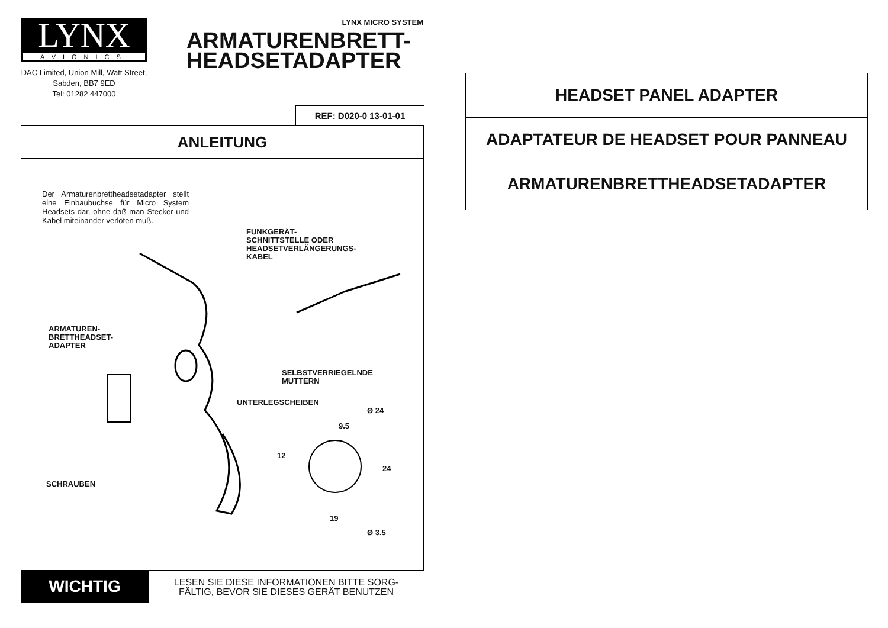LYNX
AVIONICS
DAC Limited, Union Mill, Watt Street, Sabden, BB7 9ED
Tel: 01282 447000
LYNX MICRO SYSTEM
ARMATURENBRETT-
HEADSETADAPTER
REF: D020-0 13-01-01
ANLEITUNG
Der Armaturenbrettheadsetadapter stellt eine Einbaubuchse für Micro System Headsets dar, ohne daß man Stecker und Kabel miteinander verlöten muß.
FUNKGERÄT-
SCHNITTSTELLE ODER
HEADSETVERLÄNGERUNGS-
KABEL
ARMATUREN-
BRETTHEADSET-
ADAPTER
SELBSTVERRIEGELNDE
MUTTERN
UNTERLEGSCHEIBEN
Ø 24
9.5
12
24
SCHRAUBEN
19
Ø 3.5
WICHTIG
LESEN SIE DIESE INFORMATIONEN BITTE SORG-
FÄLTIG, BEVOR SIE DIESES GERÄT BENUTZEN
HEADSET PANEL ADAPTER
ADAPTATEUR DE HEADSET POUR PANNEAU
ARMATURENBRETTHEADSETADAPTER